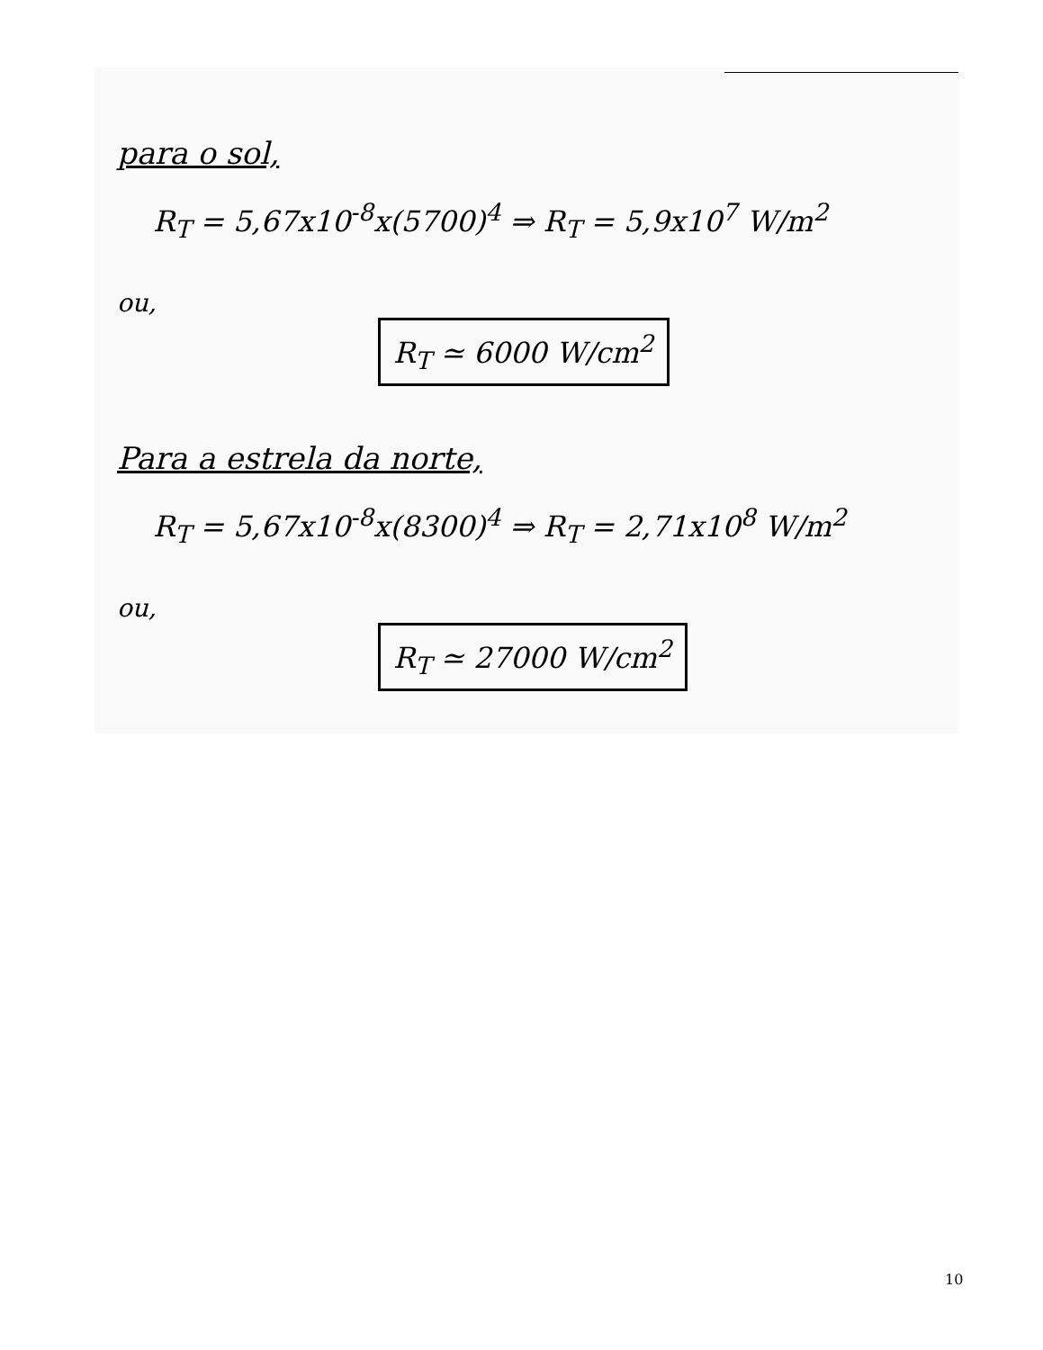para o sol,
R<sub>T</sub> = 5,67x10<sup>-8</sup>x(5700)<sup>4</sup> ⇒ R<sub>T</sub> = 5,9x10<sup>7</sup> W/m<sup>2</sup>
ou,
R<sub>T</sub> ≃ 6000 W/cm<sup>2</sup>
Para a estrela da norte,
R<sub>T</sub> = 5,67x10<sup>-8</sup>x(8300)<sup>4</sup> ⇒ R<sub>T</sub> = 2,71x10<sup>8</sup> W/m<sup>2</sup>
ou,
R<sub>T</sub> ≃ 27000 W/cm<sup>2</sup>
10